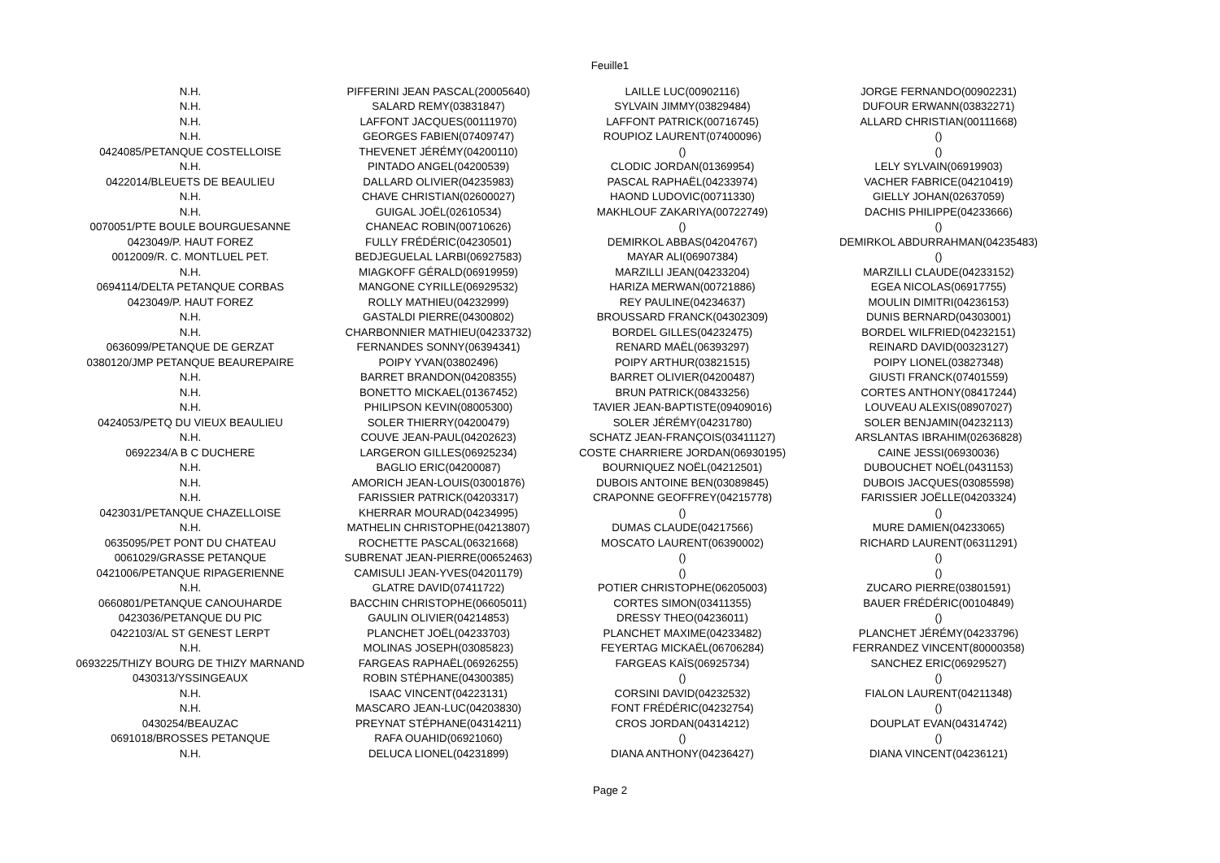Feuille1
| N.H. | PIFFERINI JEAN PASCAL(20005640) | LAILLE LUC(00902116) | JORGE FERNANDO(00902231) |
| N.H. | SALARD REMY(03831847) | SYLVAIN JIMMY(03829484) | DUFOUR ERWANN(03832271) |
| N.H. | LAFFONT JACQUES(00111970) | LAFFONT PATRICK(00716745) | ALLARD CHRISTIAN(00111668) |
| N.H. | GEORGES FABIEN(07409747) | ROUPIOZ LAURENT(07400096) | () |
| 0424085/PETANQUE COSTELLOISE | THEVENET JÉRÉMY(04200110) | () | () |
| N.H. | PINTADO ANGEL(04200539) | CLODIC JORDAN(01369954) | LELY SYLVAIN(06919903) |
| 0422014/BLEUETS DE BEAULIEU | DALLARD OLIVIER(04235983) | PASCAL RAPHAËL(04233974) | VACHER FABRICE(04210419) |
| N.H. | CHAVE CHRISTIAN(02600027) | HAOND LUDOVIC(00711330) | GIELLY JOHAN(02637059) |
| N.H. | GUIGAL JOËL(02610534) | MAKHLOUF ZAKARIYA(00722749) | DACHIS PHILIPPE(04233666) |
| 0070051/PTE BOULE BOURGUESANNE | CHANEAC ROBIN(00710626) | () | () |
| 0423049/P. HAUT FOREZ | FULLY FRÉDÉRIC(04230501) | DEMIRKOL ABBAS(04204767) | DEMIRKOL ABDURRAHMAN(04235483) |
| 0012009/R. C. MONTLUEL PET. | BEDJEGUELAL LARBI(06927583) | MAYAR ALI(06907384) | () |
| N.H. | MIAGKOFF GÉRALD(06919959) | MARZILLI JEAN(04233204) | MARZILLI CLAUDE(04233152) |
| 0694114/DELTA PETANQUE CORBAS | MANGONE CYRILLE(06929532) | HARIZA MERWAN(00721886) | EGEA NICOLAS(06917755) |
| 0423049/P. HAUT FOREZ | ROLLY MATHIEU(04232999) | REY PAULINE(04234637) | MOULIN DIMITRI(04236153) |
| N.H. | GASTALDI PIERRE(04300802) | BROUSSARD FRANCK(04302309) | DUNIS BERNARD(04303001) |
| N.H. | CHARBONNIER MATHIEU(04233732) | BORDEL GILLES(04232475) | BORDEL WILFRIED(04232151) |
| 0636099/PETANQUE DE GERZAT | FERNANDES SONNY(06394341) | RENARD MAËL(06393297) | REINARD DAVID(00323127) |
| 0380120/JMP PETANQUE BEAUREPAIRE | POIPY YVAN(03802496) | POIPY ARTHUR(03821515) | POIPY LIONEL(03827348) |
| N.H. | BARRET BRANDON(04208355) | BARRET OLIVIER(04200487) | GIUSTI FRANCK(07401559) |
| N.H. | BONETTO MICKAEL(01367452) | BRUN PATRICK(08433256) | CORTES ANTHONY(08417244) |
| N.H. | PHILIPSON KEVIN(08005300) | TAVIER JEAN-BAPTISTE(09409016) | LOUVEAU ALEXIS(08907027) |
| 0424053/PETQ DU VIEUX BEAULIEU | SOLER THIERRY(04200479) | SOLER JÉRÉMY(04231780) | SOLER BENJAMIN(04232113) |
| N.H. | COUVE JEAN-PAUL(04202623) | SCHATZ JEAN-FRANÇOIS(03411127) | ARSLANTAS IBRAHIM(02636828) |
| 0692234/A B C DUCHERE | LARGERON GILLES(06925234) | COSTE CHARRIERE JORDAN(06930195) | CAINE JESSI(06930036) |
| N.H. | BAGLIO ERIC(04200087) | BOURNIQUEZ NOËL(04212501) | DUBOUCHET NOËL(0431153) |
| N.H. | AMORICH JEAN-LOUIS(03001876) | DUBOIS ANTOINE BEN(03089845) | DUBOIS JACQUES(03085598) |
| N.H. | FARISSIER PATRICK(04203317) | CRAPONNE GEOFFREY(04215778) | FARISSIER JOËLLE(04203324) |
| 0423031/PETANQUE CHAZELLOISE | KHERRAR MOURAD(04234995) | () | () |
| N.H. | MATHELIN CHRISTOPHE(04213807) | DUMAS CLAUDE(04217566) | MURE DAMIEN(04233065) |
| 0635095/PET PONT DU CHATEAU | ROCHETTE PASCAL(06321668) | MOSCATO LAURENT(06390002) | RICHARD LAURENT(06311291) |
| 0061029/GRASSE PETANQUE | SUBRENAT JEAN-PIERRE(00652463) | () | () |
| 0421006/PETANQUE RIPAGERIENNE | CAMISULI JEAN-YVES(04201179) | () | () |
| N.H. | GLATRE DAVID(07411722) | POTIER CHRISTOPHE(06205003) | ZUCARO PIERRE(03801591) |
| 0660801/PETANQUE CANOUHARDE | BACCHIN CHRISTOPHE(06605011) | CORTES SIMON(03411355) | BAUER FRÉDÉRIC(00104849) |
| 0423036/PETANQUE DU PIC | GAULIN OLIVIER(04214853) | DRESSY THEO(04236011) | () |
| 0422103/AL ST GENEST LERPT | PLANCHET JOËL(04233703) | PLANCHET MAXIME(04233482) | PLANCHET JÉRÉMY(04233796) |
| N.H. | MOLINAS JOSEPH(03085823) | FEYERTAG MICKAËL(06706284) | FERRANDEZ VINCENT(80000358) |
| 0693225/THIZY BOURG DE THIZY MARNAND | FARGEAS RAPHAËL(06926255) | FARGEAS KAÏS(06925734) | SANCHEZ ERIC(06929527) |
| 0430313/YSSINGEAUX | ROBIN STÉPHANE(04300385) | () | () |
| N.H. | ISAAC VINCENT(04223131) | CORSINI DAVID(04232532) | FIALON LAURENT(04211348) |
| N.H. | MASCARO JEAN-LUC(04203830) | FONT FRÉDÉRIC(04232754) | () |
| 0430254/BEAUZAC | PREYNAT STÉPHANE(04314211) | CROS JORDAN(04314212) | DOUPLAT EVAN(04314742) |
| 0691018/BROSSES PETANQUE | RAFA OUAHID(06921060) | () | () |
| N.H. | DELUCA LIONEL(04231899) | DIANA ANTHONY(04236427) | DIANA VINCENT(04236121) |
Page 2